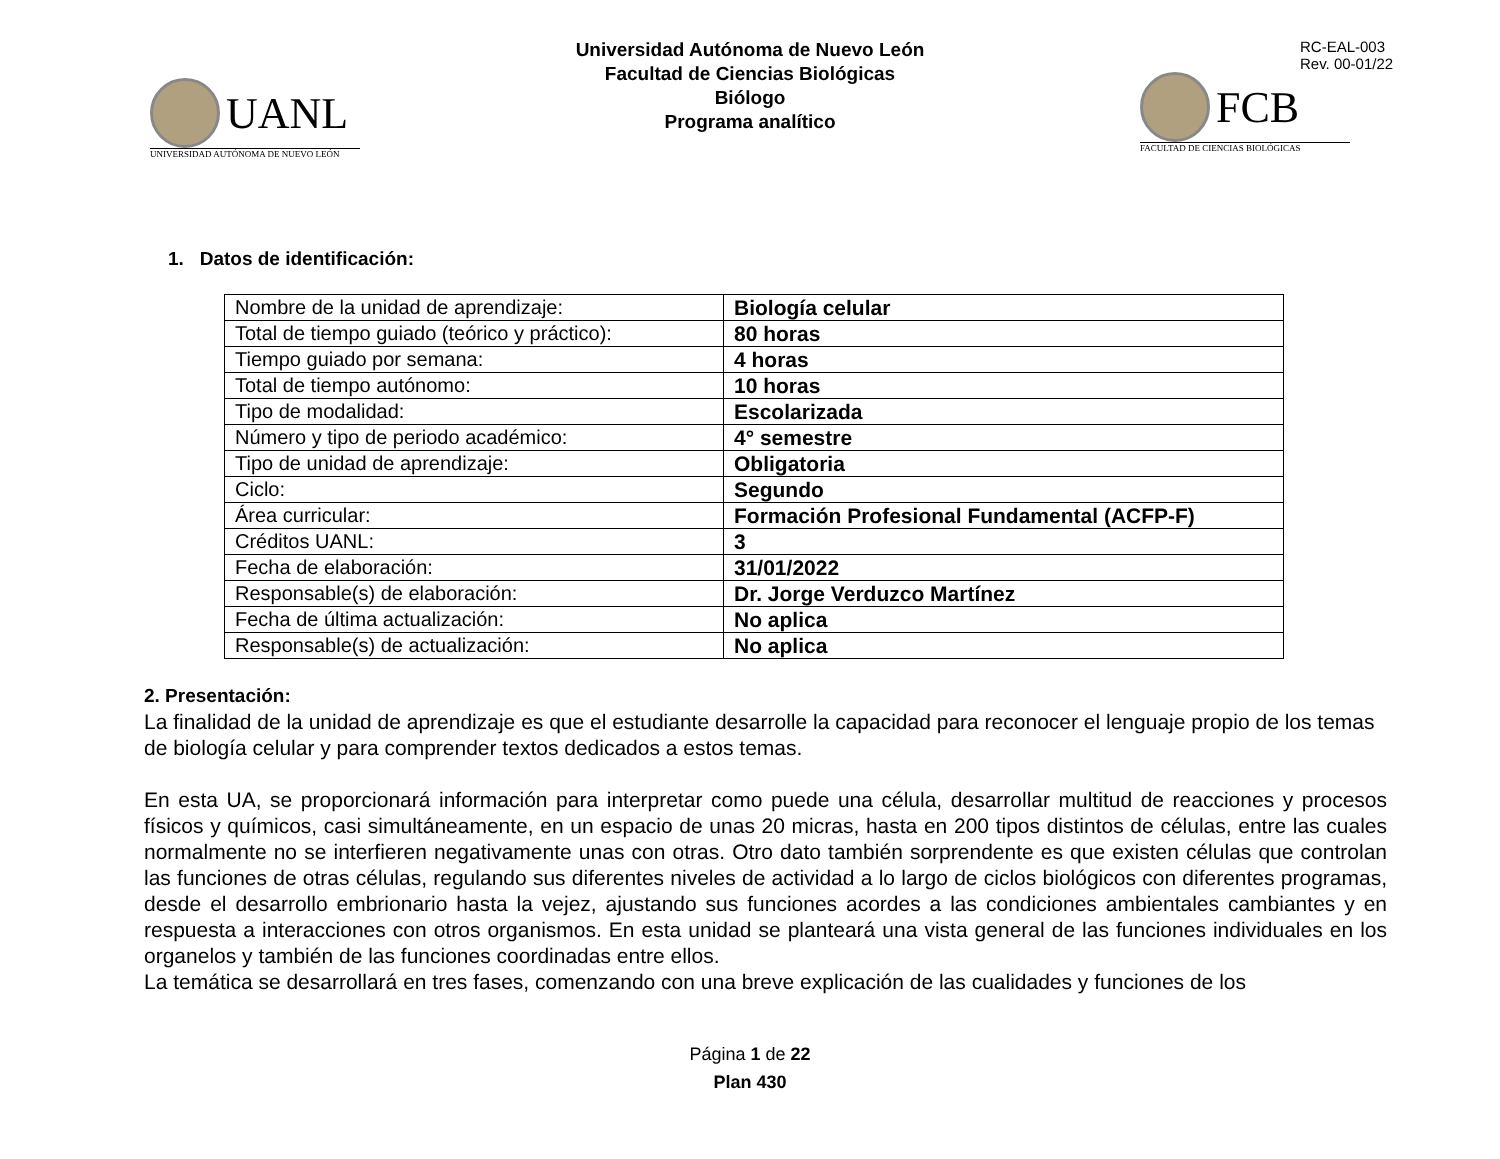UANL
UNIVERSIDAD AUTÓNOMA DE NUEVO LEÓN
Universidad Autónoma de Nuevo León
Facultad de Ciencias Biológicas
Biólogo
Programa analítico
RC-EAL-003
Rev. 00-01/22
FCB
FACULTAD DE CIENCIAS BIOLÓGICAS
1. Datos de identificación:
| Nombre de la unidad de aprendizaje: | Biología celular |
| Total de tiempo guiado (teórico y práctico): | 80 horas |
| Tiempo guiado por semana: | 4 horas |
| Total de tiempo autónomo: | 10 horas |
| Tipo de modalidad: | Escolarizada |
| Número y tipo de periodo académico: | 4° semestre |
| Tipo de unidad de aprendizaje: | Obligatoria |
| Ciclo: | Segundo |
| Área curricular: | Formación Profesional Fundamental (ACFP-F) |
| Créditos UANL: | 3 |
| Fecha de elaboración: | 31/01/2022 |
| Responsable(s) de elaboración: | Dr. Jorge Verduzco Martínez |
| Fecha de última actualización: | No aplica |
| Responsable(s) de actualización: | No aplica |
2. Presentación:
La finalidad de la unidad de aprendizaje es que el estudiante desarrolle la capacidad para reconocer el lenguaje propio de los temas de biología celular y para comprender textos dedicados a estos temas.
En esta UA, se proporcionará información para interpretar como puede una célula, desarrollar multitud de reacciones y procesos físicos y químicos, casi simultáneamente, en un espacio de unas 20 micras, hasta en 200 tipos distintos de células, entre las cuales normalmente no se interfieren negativamente unas con otras. Otro dato también sorprendente es que existen células que controlan las funciones de otras células, regulando sus diferentes niveles de actividad a lo largo de ciclos biológicos con diferentes programas, desde el desarrollo embrionario hasta la vejez, ajustando sus funciones acordes a las condiciones ambientales cambiantes y en respuesta a interacciones con otros organismos. En esta unidad se planteará una vista general de las funciones individuales en los organelos y también de las funciones coordinadas entre ellos.
La temática se desarrollará en tres fases, comenzando con una breve explicación de las cualidades y funciones de los
Página 1 de 22
Plan 430